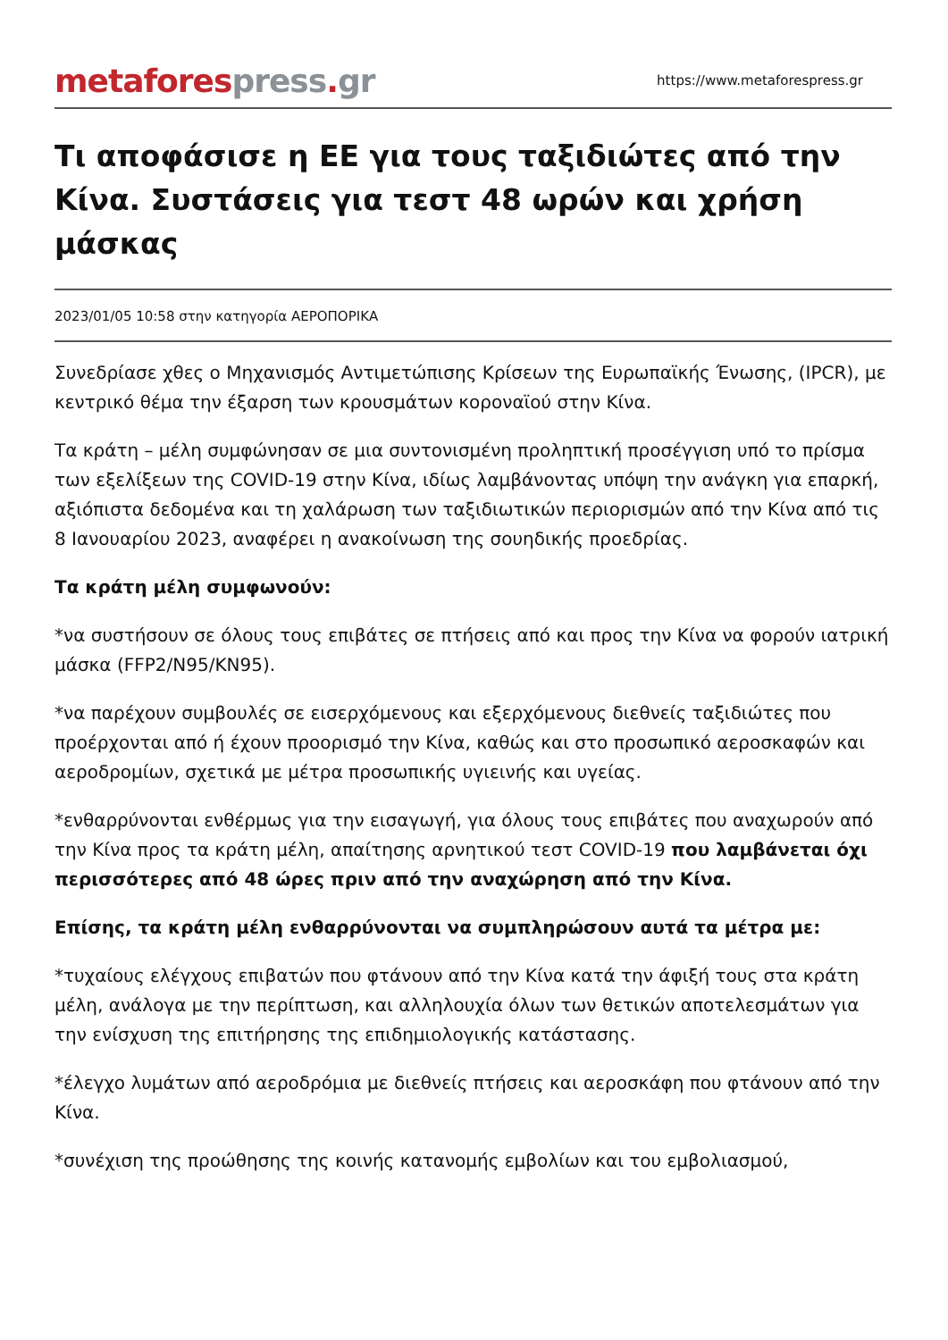metafores press. gr
https://www.metaforespress.gr
Τι αποφάσισε η ΕΕ για τους ταξιδιώτες από την Κίνα. Συστάσεις για τεστ 48 ωρών και χρήση μάσκας
2023/01/05 10:58 στην κατηγορία ΑΕΡΟΠΟΡΙΚΑ
Συνεδρίασε χθες ο Μηχανισμός Αντιμετώπισης Κρίσεων της Ευρωπαϊκής Ένωσης, (IPCR), με κεντρικό θέμα την έξαρση των κρουσμάτων κοροναϊού στην Κίνα.
Τα κράτη – μέλη συμφώνησαν σε μια συντονισμένη προληπτική προσέγγιση υπό το πρίσμα των εξελίξεων της COVID-19 στην Κίνα, ιδίως λαμβάνοντας υπόψη την ανάγκη για επαρκή, αξιόπιστα δεδομένα και τη χαλάρωση των ταξιδιωτικών περιορισμών από την Κίνα από τις 8 Ιανουαρίου 2023, αναφέρει η ανακοίνωση της σουηδικής προεδρίας.
Τα κράτη μέλη συμφωνούν:
*να συστήσουν σε όλους τους επιβάτες σε πτήσεις από και προς την Κίνα να φορούν ιατρική μάσκα (FFP2/N95/KN95).
*να παρέχουν συμβουλές σε εισερχόμενους και εξερχόμενους διεθνείς ταξιδιώτες που προέρχονται από ή έχουν προορισμό την Κίνα, καθώς και στο προσωπικό αεροσκαφών και αεροδρομίων, σχετικά με μέτρα προσωπικής υγιεινής και υγείας.
*ενθαρρύνονται ενθέρμως για την εισαγωγή, για όλους τους επιβάτες που αναχωρούν από την Κίνα προς τα κράτη μέλη, απαίτησης αρνητικού τεστ COVID-19 που λαμβάνεται όχι περισσότερες από 48 ώρες πριν από την αναχώρηση από την Κίνα.
Επίσης, τα κράτη μέλη ενθαρρύνονται να συμπληρώσουν αυτά τα μέτρα με:
*τυχαίους ελέγχους επιβατών που φτάνουν από την Κίνα κατά την άφιξή τους στα κράτη μέλη, ανάλογα με την περίπτωση, και αλληλουχία όλων των θετικών αποτελεσμάτων για την ενίσχυση της επιτήρησης της επιδημιολογικής κατάστασης.
*έλεγχο λυμάτων από αεροδρόμια με διεθνείς πτήσεις και αεροσκάφη που φτάνουν από την Κίνα.
*συνέχιση της προώθησης της κοινής κατανομής εμβολίων και του εμβολιασμού,